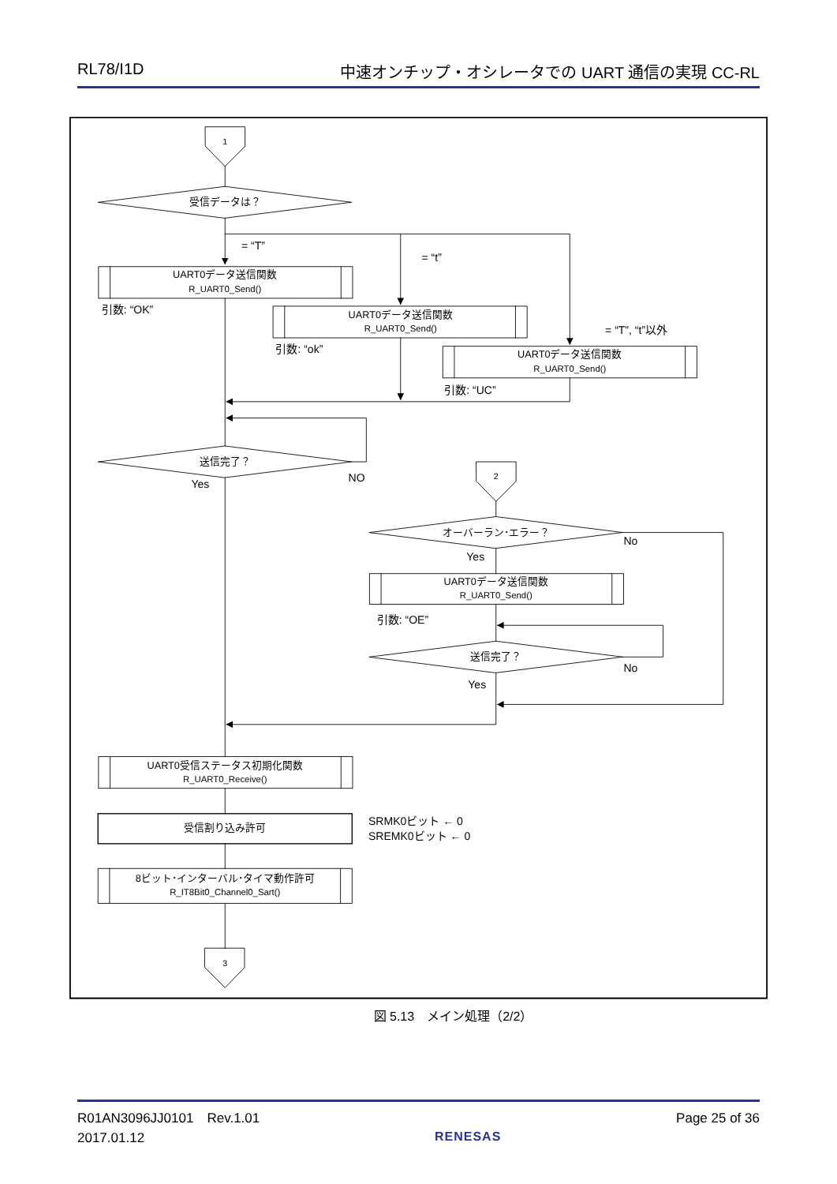RL78/I1D 中速オンチップ・オシレータでの UART 通信の実現 CC-RL
1
受信データは？
UART0データ送信関数
R_UART0_Send()
UART0データ送信関数
R_UART0_Send()
UART0データ送信関数
R_UART0_Send()
送信完了？
2
オーバーラン･エラー？
UART0データ送信関数
R_UART0_Send()
送信完了？
UART0受信ステータス初期化関数
R_UART0_Receive()
受信割り込み許可
8ビット･インターバル･タイマ動作許可
R_IT8Bit0_Channel0_Sart()
3
= “T”
= “t”
引数: “OK”
= “T”, “t”以外
引数: “ok”
引数: “UC”
NO
Yes
No
Yes
引数: “OE”
No
Yes
SRMK0ビット ← 0
SREMK0ビット ← 0
図 5.13　メイン処理（2/2）
R01AN3096JJ0101　Rev.1.01
2017.01.12
RENESAS Page 25 of 36